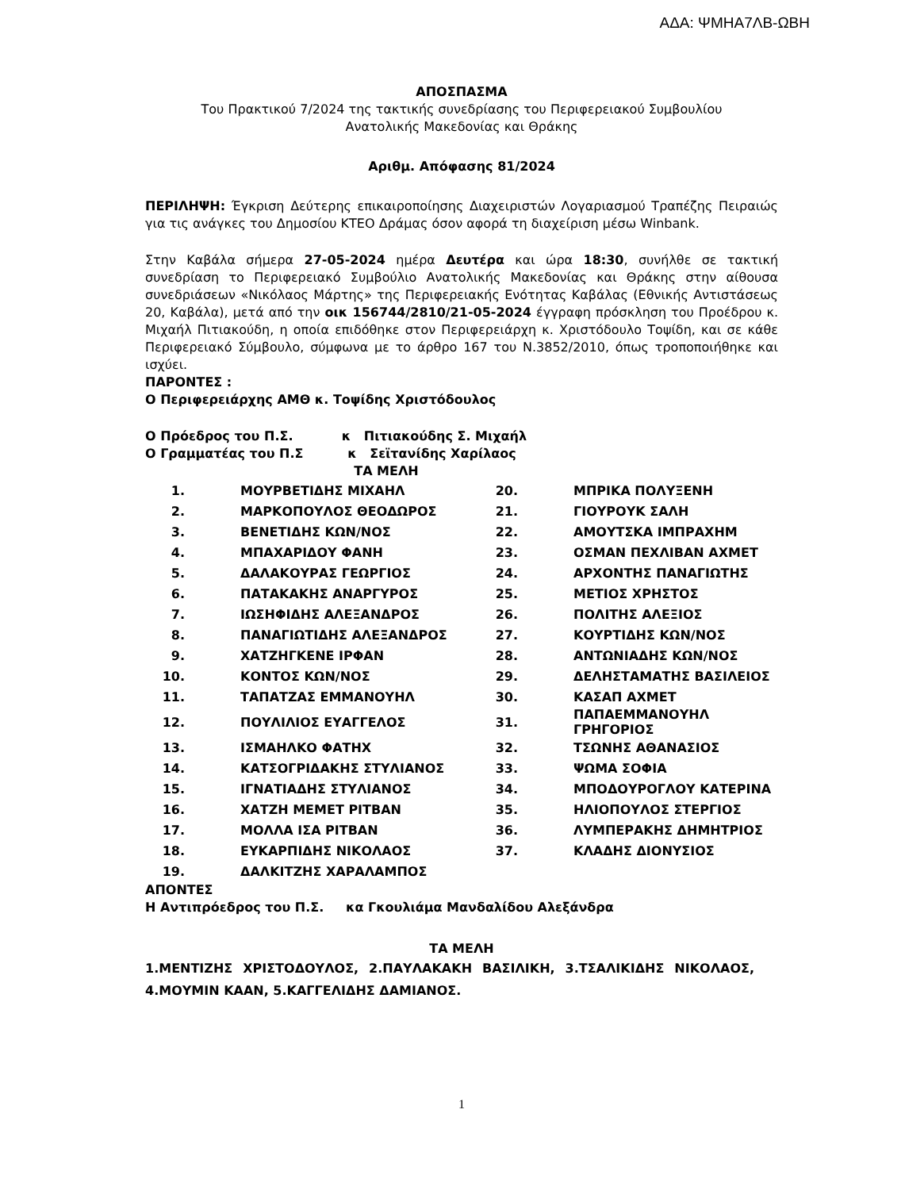ΑΔΑ: ΨΜΗΑ7ΛΒ-ΩΒΗ
ΑΠΟΣΠΑΣΜΑ
Του Πρακτικού 7/2024 της τακτικής συνεδρίασης του Περιφερειακού Συμβουλίου
Ανατολικής Μακεδονίας και Θράκης
Αριθμ. Απόφασης 81/2024
ΠΕΡΙΛΗΨΗ: Έγκριση Δεύτερης επικαιροποίησης Διαχειριστών Λογαριασμού Τραπέζης Πειραιώς για τις ανάγκες του Δημοσίου ΚΤΕΟ Δράμας όσον αφορά τη διαχείριση μέσω Winbank.
Στην Καβάλα σήμερα 27-05-2024 ημέρα Δευτέρα και ώρα 18:30, συνήλθε σε τακτική συνεδρίαση το Περιφερειακό Συμβούλιο Ανατολικής Μακεδονίας και Θράκης στην αίθουσα συνεδριάσεων «Νικόλαος Μάρτης» της Περιφερειακής Ενότητας Καβάλας (Εθνικής Αντιστάσεως 20, Καβάλα), μετά από την οικ 156744/2810/21-05-2024 έγγραφη πρόσκληση του Προέδρου κ. Μιχαήλ Πιτιακούδη, η οποία επιδόθηκε στον Περιφερειάρχη κ. Χριστόδουλο Τοψίδη, και σε κάθε Περιφερειακό Σύμβουλο, σύμφωνα με το άρθρο 167 του Ν.3852/2010, όπως τροποποιήθηκε και ισχύει.
ΠΑΡΟΝΤΕΣ :
Ο Περιφερειάρχης ΑΜΘ κ. Τοψίδης Χριστόδουλος
Ο Πρόεδρος του Π.Σ. κ Πιτιακούδης Σ. Μιχαήλ
Ο Γραμματέας του Π.Σ κ Σεϊτανίδης Χαρίλαος
ΤΑ ΜΕΛΗ
| 1. | ΜΟΥΡΒΕΤΙΔΗΣ ΜΙΧΑΗΛ | 20. | ΜΠΡΙΚΑ ΠΟΛΥΞΕΝΗ |
| 2. | ΜΑΡΚΟΠΟΥΛΟΣ ΘΕΟΔΩΡΟΣ | 21. | ΓΙΟΥΡΟΥΚ ΣΑΛΗ |
| 3. | ΒΕΝΕΤΙΔΗΣ ΚΩΝ/ΝΟΣ | 22. | ΑΜΟΥΤΣΚΑ ΙΜΠΡΑΧΗΜ |
| 4. | ΜΠΑΧΑΡΙΔΟΥ ΦΑΝΗ | 23. | ΟΣΜΑΝ ΠΕΧΛΙΒΑΝ ΑΧΜΕΤ |
| 5. | ΔΑΛΑΚΟΥΡΑΣ ΓΕΩΡΓΙΟΣ | 24. | ΑΡΧΟΝΤΗΣ ΠΑΝΑΓΙΩΤΗΣ |
| 6. | ΠΑΤΑΚΑΚΗΣ ΑΝΑΡΓΥΡΟΣ | 25. | ΜΕΤΙΟΣ ΧΡΗΣΤΟΣ |
| 7. | ΙΩΣΗΦΙΔΗΣ ΑΛΕΞΑΝΔΡΟΣ | 26. | ΠΟΛΙΤΗΣ ΑΛΕΞΙΟΣ |
| 8. | ΠΑΝΑΓΙΩΤΙΔΗΣ ΑΛΕΞΑΝΔΡΟΣ | 27. | ΚΟΥΡΤΙΔΗΣ ΚΩΝ/ΝΟΣ |
| 9. | ΧΑΤΖΗΓΚΕΝΕ ΙΡΦΑΝ | 28. | ΑΝΤΩΝΙΑΔΗΣ ΚΩΝ/ΝΟΣ |
| 10. | ΚΟΝΤΟΣ ΚΩΝ/ΝΟΣ | 29. | ΔΕΛΗΣΤΑΜΑΤΗΣ ΒΑΣΙΛΕΙΟΣ |
| 11. | ΤΑΠΑΤΖΑΣ ΕΜΜΑΝΟΥΗΛ | 30. | ΚΑΣΑΠ ΑΧΜΕΤ |
| 12. | ΠΟΥΛΙΛΙΟΣ ΕΥΑΓΓΕΛΟΣ | 31. | ΠΑΠΑΕΜΜΑΝΟΥΗΛ ΓΡΗΓΟΡΙΟΣ |
| 13. | ΙΣΜΑΗΛΚΟ ΦΑΤΗΧ | 32. | ΤΣΩΝΗΣ ΑΘΑΝΑΣΙΟΣ |
| 14. | ΚΑΤΣΟΓΡΙΔΑΚΗΣ ΣΤΥΛΙΑΝΟΣ | 33. | ΨΩΜΑ ΣΟΦΙΑ |
| 15. | ΙΓΝΑΤΙΑΔΗΣ ΣΤΥΛΙΑΝΟΣ | 34. | ΜΠΟΔΟΥΡΟΓΛΟΥ ΚΑΤΕΡΙΝΑ |
| 16. | ΧΑΤΖΗ ΜΕΜΕΤ ΡΙΤΒΑΝ | 35. | ΗΛΙΟΠΟΥΛΟΣ ΣΤΕΡΓΙΟΣ |
| 17. | ΜΟΛΛΑ ΙΣΑ ΡΙΤΒΑΝ | 36. | ΛΥΜΠΕΡΑΚΗΣ ΔΗΜΗΤΡΙΟΣ |
| 18. | ΕΥΚΑΡΠΙΔΗΣ ΝΙΚΟΛΑΟΣ | 37. | ΚΛΑΔΗΣ ΔΙΟΝΥΣΙΟΣ |
| 19. | ΔΑΛΚΙΤΖΗΣ ΧΑΡΑΛΑΜΠΟΣ | | |
ΑΠΟΝΤΕΣ
Η Αντιπρόεδρος του Π.Σ. κα Γκουλιάμα Μανδαλίδου Αλεξάνδρα
ΤΑ ΜΕΛΗ
1.ΜΕΝΤΙΖΗΣ ΧΡΙΣΤΟΔΟΥΛΟΣ, 2.ΠΑΥΛΑΚΑΚΗ ΒΑΣΙΛΙΚΗ, 3.ΤΣΑΛΙΚΙΔΗΣ ΝΙΚΟΛΑΟΣ, 4.ΜΟΥΜΙΝ ΚΑΑΝ, 5.ΚΑΓΓΕΛΙΔΗΣ ΔΑΜΙΑΝΟΣ.
1